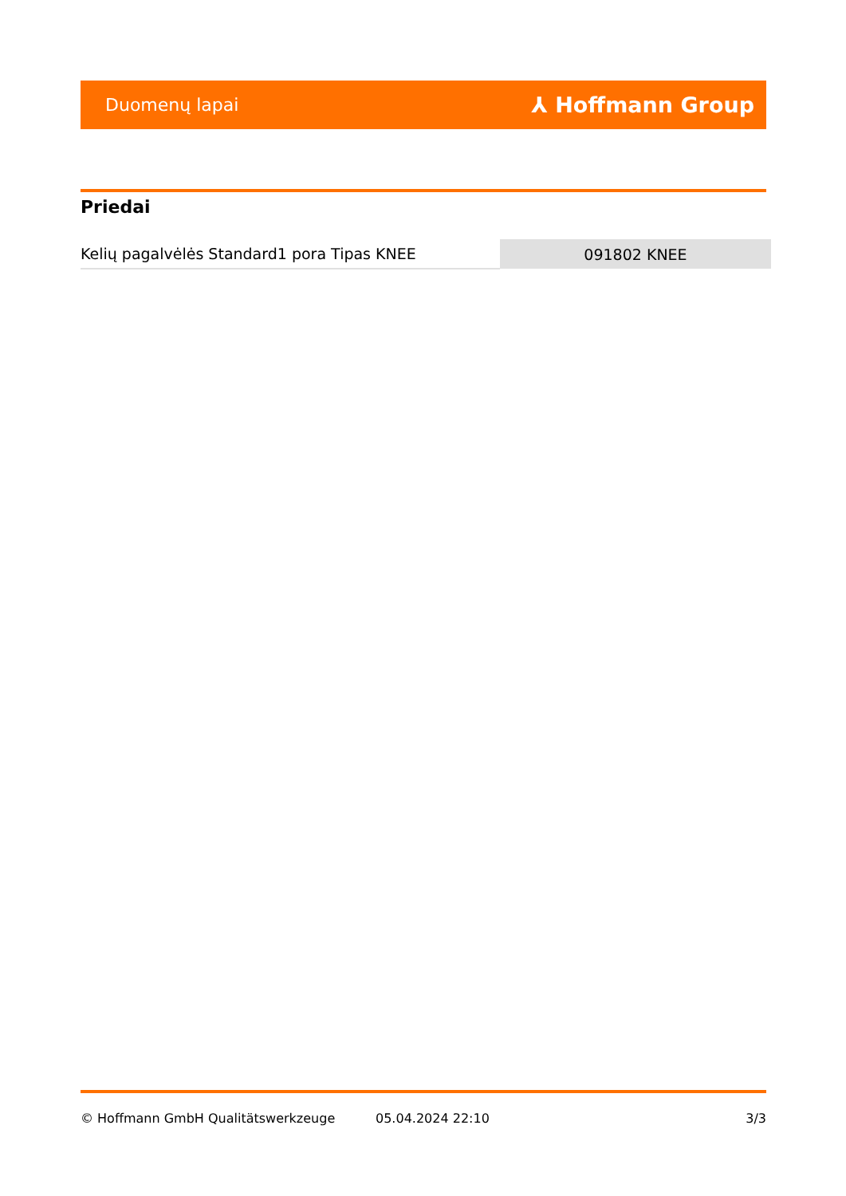Duomenų lapai ⅄ Hoffmann Group
Priedai
| Kelių pagalvėlės Standard1 pora Tipas KNEE | 091802 KNEE |
© Hoffmann GmbH Qualitätswerkzeuge 05.04.2024 22:10 3/3